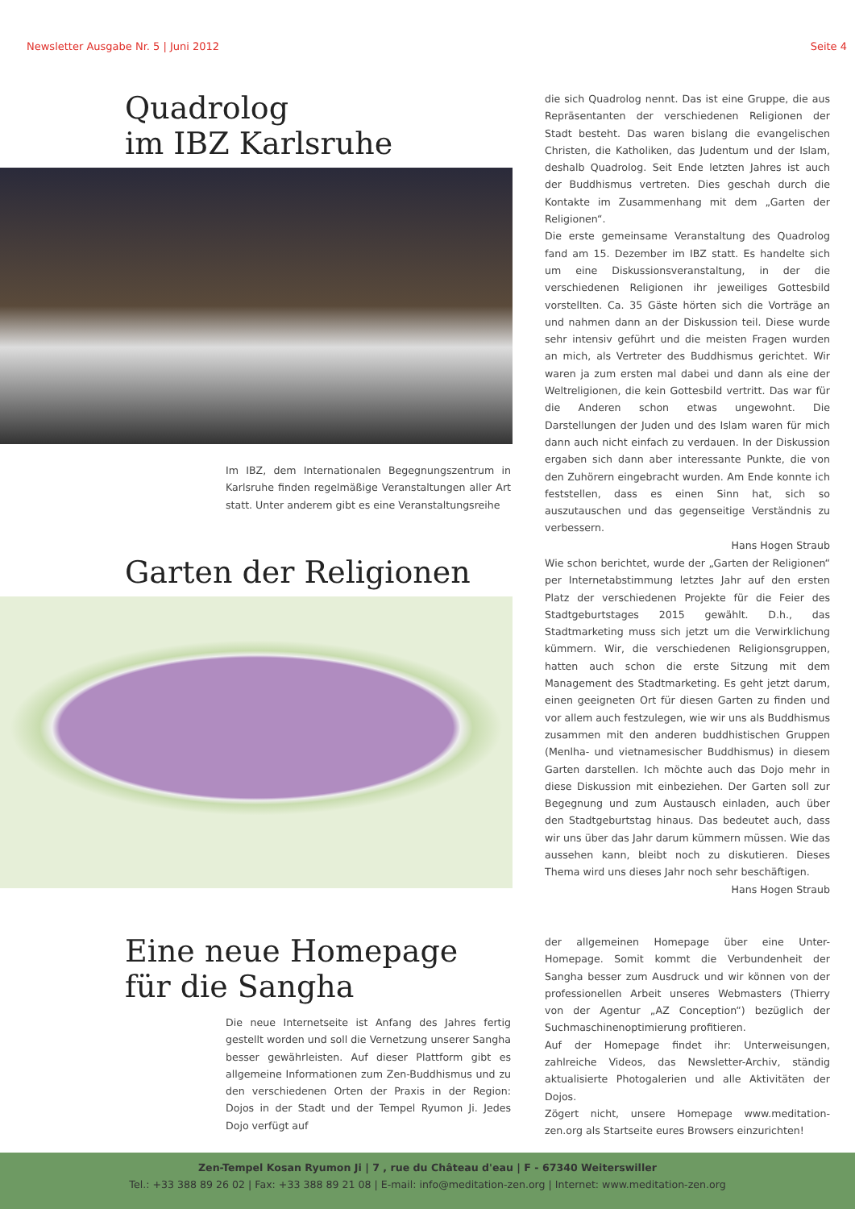Newsletter Ausgabe Nr. 5 | Juni 2012 Seite 4
Quadrolog
im IBZ Karlsruhe
Im IBZ, dem Internationalen Begegnungszentrum in Karlsruhe finden regelmäßige Veranstaltungen aller Art statt. Unter anderem gibt es eine Veranstaltungsreihe
die sich Quadrolog nennt. Das ist eine Gruppe, die aus Repräsentanten der verschiedenen Religionen der Stadt besteht. Das waren bislang die evangelischen Christen, die Katholiken, das Judentum und der Islam, deshalb Quadrolog. Seit Ende letzten Jahres ist auch der Buddhismus vertreten. Dies geschah durch die Kontakte im Zusammenhang mit dem „Garten der Religionen“.
Die erste gemeinsame Veranstaltung des Quadrolog fand am 15. Dezember im IBZ statt. Es handelte sich um eine Diskussionsveranstaltung, in der die verschiedenen Religionen ihr jeweiliges Gottesbild vorstellten. Ca. 35 Gäste hörten sich die Vorträge an und nahmen dann an der Diskussion teil. Diese wurde sehr intensiv geführt und die meisten Fragen wurden an mich, als Vertreter des Buddhismus gerichtet. Wir waren ja zum ersten mal dabei und dann als eine der Weltreligionen, die kein Gottesbild vertritt. Das war für die Anderen schon etwas ungewohnt. Die Darstellungen der Juden und des Islam waren für mich dann auch nicht einfach zu verdauen. In der Diskussion ergaben sich dann aber interessante Punkte, die von den Zuhörern eingebracht wurden. Am Ende konnte ich feststellen, dass es einen Sinn hat, sich so auszutauschen und das gegenseitige Verständnis zu verbessern.
Hans Hogen Straub
Garten der Religionen
Wie schon berichtet, wurde der „Garten der Religionen“ per Internetabstimmung letztes Jahr auf den ersten Platz der verschiedenen Projekte für die Feier des Stadtgeburtstages 2015 gewählt. D.h., das Stadtmarketing muss sich jetzt um die Verwirklichung kümmern. Wir, die verschiedenen Religionsgruppen, hatten auch schon die erste Sitzung mit dem Management des Stadtmarketing. Es geht jetzt darum, einen geeigneten Ort für diesen Garten zu finden und vor allem auch festzulegen, wie wir uns als Buddhismus zusammen mit den anderen buddhistischen Gruppen (Menlha- und vietnamesischer Buddhismus) in diesem Garten darstellen. Ich möchte auch das Dojo mehr in diese Diskussion mit einbeziehen. Der Garten soll zur Begegnung und zum Austausch einladen, auch über den Stadtgeburtstag hinaus. Das bedeutet auch, dass wir uns über das Jahr darum kümmern müssen. Wie das aussehen kann, bleibt noch zu diskutieren. Dieses Thema wird uns dieses Jahr noch sehr beschäftigen.
Hans Hogen Straub
Eine neue Homepage
für die Sangha
Die neue Internetseite ist Anfang des Jahres fertig gestellt worden und soll die Vernetzung unserer Sangha besser gewährleisten. Auf dieser Plattform gibt es allgemeine Informationen zum Zen-Buddhismus und zu den verschiedenen Orten der Praxis in der Region: Dojos in der Stadt und der Tempel Ryumon Ji. Jedes Dojo verfügt auf
der allgemeinen Homepage über eine Unter-Homepage. Somit kommt die Verbundenheit der Sangha besser zum Ausdruck und wir können von der professionellen Arbeit unseres Webmasters (Thierry von der Agentur „AZ Conception“) bezüglich der Suchmaschinenoptimierung profitieren.
Auf der Homepage findet ihr: Unterweisungen, zahlreiche Videos, das Newsletter-Archiv, ständig aktualisierte Photogalerien und alle Aktivitäten der Dojos.
Zögert nicht, unsere Homepage www.meditation-zen.org als Startseite eures Browsers einzurichten!
Zen-Tempel Kosan Ryumon Ji | 7 , rue du Château d'eau | F - 67340 Weiterswiller
Tel.: +33 388 89 26 02 | Fax: +33 388 89 21 08 | E-mail: info@meditation-zen.org | Internet: www.meditation-zen.org